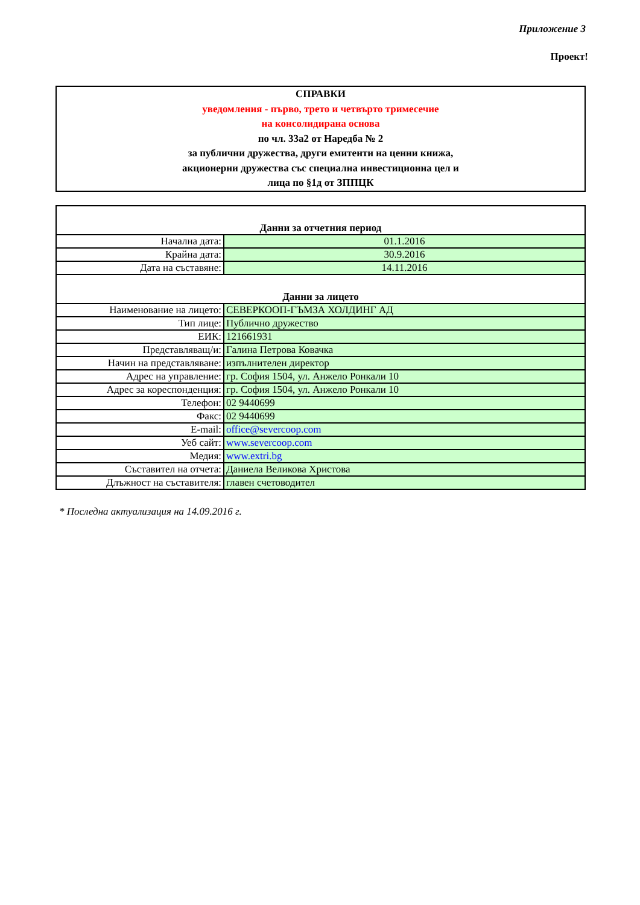Приложение 3
Проект!
СПРАВКИ
уведомления - първо, трето и четвърто тримесечие
на консолидирана основа
по чл. 33а2 от Наредба № 2
за публични дружества, други емитенти на ценни книжа,
акционерни дружества със специална инвестиционна цел и
лица по §1д от ЗППЦК
| Данни за отчетния период | |
| Начална дата: | 01.1.2016 |
| Крайна дата: | 30.9.2016 |
| Дата на съставяне: | 14.11.2016 |
| Данни за лицето | |
| Наименование на лицето: | СЕВЕРКООП-ГЪМЗА ХОЛДИНГ АД |
| Тип лице: | Публично дружество |
| ЕИК: | 121661931 |
| Представляващ/и: | Галина Петрова Ковачка |
| Начин на представляване: | изпълнителен директор |
| Адрес на управление: | гр. София 1504, ул. Анжело Ронкали 10 |
| Адрес за кореспонденция: | гр. София 1504, ул. Анжело Ронкали 10 |
| Телефон: | 02 9440699 |
| Факс: | 02 9440699 |
| E-mail: | office@severcoop.com |
| Уеб сайт: | www.severcoop.com |
| Медия: | www.extri.bg |
| Съставител на отчета: | Даниела Великова Христова |
| Длъжност на съставителя: | главен счетоводител |
* Последна актуализация на 14.09.2016 г.